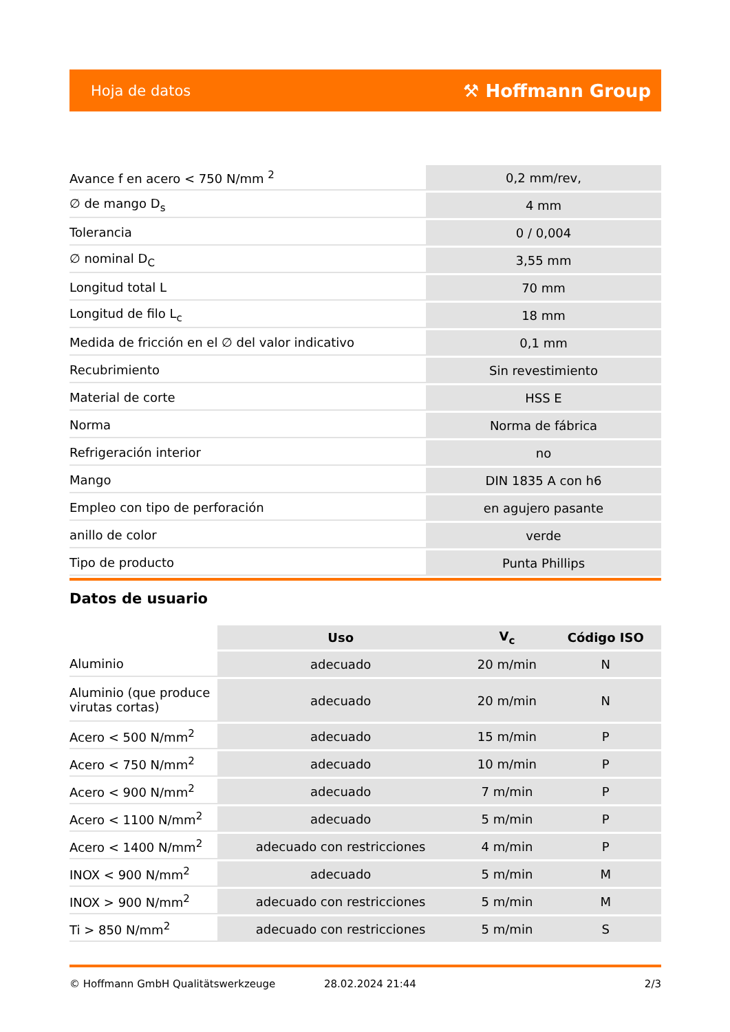Hoja de datos ⚒ Hoffmann Group
| Avance f en acero < 750 N/mm <sup>2</sup> | 0,2 mm/rev, |
| ∅ de mango D<sub>s</sub> | 4 mm |
| Tolerancia | 0 / 0,004 |
| ∅ nominal D<sub>C</sub> | 3,55 mm |
| Longitud total L | 70 mm |
| Longitud de filo L<sub>c</sub> | 18 mm |
| Medida de fricción en el ∅ del valor indicativo | 0,1 mm |
| Recubrimiento | Sin revestimiento |
| Material de corte | HSS E |
| Norma | Norma de fábrica |
| Refrigeración interior | no |
| Mango | DIN 1835 A con h6 |
| Empleo con tipo de perforación | en agujero pasante |
| anillo de color | verde |
| Tipo de producto | Punta Phillips |
Datos de usuario
| | Uso | V<sub>c</sub> | Código ISO |
| --- | --- | --- | --- |
| Aluminio | adecuado | 20 m/min | N |
| Aluminio (que produce virutas cortas) | adecuado | 20 m/min | N |
| Acero < 500 N/mm<sup>2</sup> | adecuado | 15 m/min | P |
| Acero < 750 N/mm<sup>2</sup> | adecuado | 10 m/min | P |
| Acero < 900 N/mm<sup>2</sup> | adecuado | 7 m/min | P |
| Acero < 1100 N/mm<sup>2</sup> | adecuado | 5 m/min | P |
| Acero < 1400 N/mm<sup>2</sup> | adecuado con restricciones | 4 m/min | P |
| INOX < 900 N/mm<sup>2</sup> | adecuado | 5 m/min | M |
| INOX > 900 N/mm<sup>2</sup> | adecuado con restricciones | 5 m/min | M |
| Ti > 850 N/mm<sup>2</sup> | adecuado con restricciones | 5 m/min | S |
© Hoffmann GmbH Qualitätswerkzeuge 28.02.2024 21:44 2/3